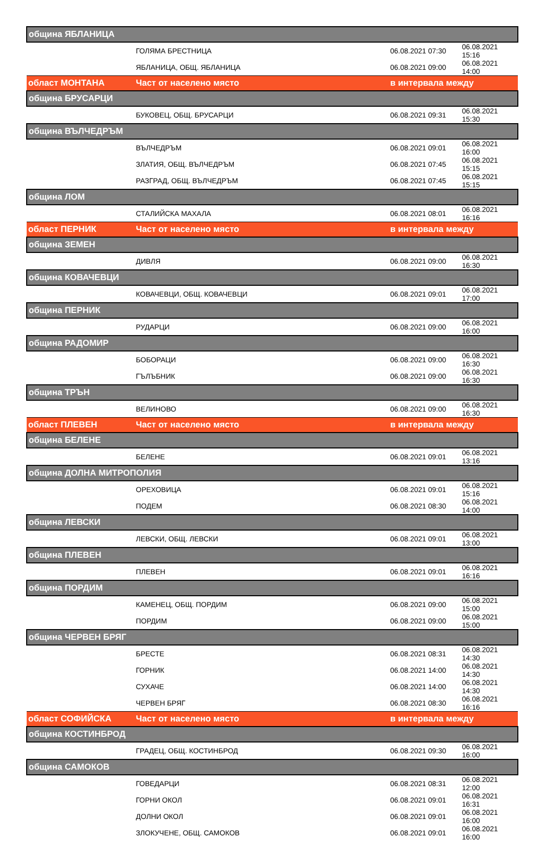| община ЯБЛАНИЦА | | | |
| | ГОЛЯМА БРЕСТНИЦА | 06.08.2021 07:30 | 06.08.2021 15:16 |
| | ЯБЛАНИЦА, ОБЩ. ЯБЛАНИЦА | 06.08.2021 09:00 | 06.08.2021 14:00 |
| област МОНТАНА | Част от населено място | в интервала между | |
| община БРУСАРЦИ | | | |
| | БУКОВЕЦ, ОБЩ. БРУСАРЦИ | 06.08.2021 09:31 | 06.08.2021 15:30 |
| община ВЪЛЧЕДРЪМ | | | |
| | ВЪЛЧЕДРЪМ | 06.08.2021 09:01 | 06.08.2021 16:00 |
| | ЗЛАТИЯ, ОБЩ. ВЪЛЧЕДРЪМ | 06.08.2021 07:45 | 06.08.2021 15:15 |
| | РАЗГРАД, ОБЩ. ВЪЛЧЕДРЪМ | 06.08.2021 07:45 | 06.08.2021 15:15 |
| община ЛОМ | | | |
| | СТАЛИЙСКА МАХАЛА | 06.08.2021 08:01 | 06.08.2021 16:16 |
| област ПЕРНИК | Част от населено място | в интервала между | |
| община ЗЕМЕН | | | |
| | ДИВЛЯ | 06.08.2021 09:00 | 06.08.2021 16:30 |
| община КОВАЧЕВЦИ | | | |
| | КОВАЧЕВЦИ, ОБЩ. КОВАЧЕВЦИ | 06.08.2021 09:01 | 06.08.2021 17:00 |
| община ПЕРНИК | | | |
| | РУДАРЦИ | 06.08.2021 09:00 | 06.08.2021 16:00 |
| община РАДОМИР | | | |
| | БОБОРАЦИ | 06.08.2021 09:00 | 06.08.2021 16:30 |
| | ГЪЛЪБНИК | 06.08.2021 09:00 | 06.08.2021 16:30 |
| община ТРЪН | | | |
| | ВЕЛИНОВО | 06.08.2021 09:00 | 06.08.2021 16:30 |
| област ПЛЕВЕН | Част от населено място | в интервала между | |
| община БЕЛЕНЕ | | | |
| | БЕЛЕНЕ | 06.08.2021 09:01 | 06.08.2021 13:16 |
| община ДОЛНА МИТРОПОЛИЯ | | | |
| | ОРЕХОВИЦА | 06.08.2021 09:01 | 06.08.2021 15:16 |
| | ПОДЕМ | 06.08.2021 08:30 | 06.08.2021 14:00 |
| община ЛЕВСКИ | | | |
| | ЛЕВСКИ, ОБЩ. ЛЕВСКИ | 06.08.2021 09:01 | 06.08.2021 13:00 |
| община ПЛЕВЕН | | | |
| | ПЛЕВЕН | 06.08.2021 09:01 | 06.08.2021 16:16 |
| община ПОРДИМ | | | |
| | КАМЕНЕЦ, ОБЩ. ПОРДИМ | 06.08.2021 09:00 | 06.08.2021 15:00 |
| | ПОРДИМ | 06.08.2021 09:00 | 06.08.2021 15:00 |
| община ЧЕРВЕН БРЯГ | | | |
| | БРЕСТЕ | 06.08.2021 08:31 | 06.08.2021 14:30 |
| | ГОРНИК | 06.08.2021 14:00 | 06.08.2021 14:30 |
| | СУХАЧЕ | 06.08.2021 14:00 | 06.08.2021 14:30 |
| | ЧЕРВЕН БРЯГ | 06.08.2021 08:30 | 06.08.2021 16:16 |
| област СОФИЙСКА | Част от населено място | в интервала между | |
| община КОСТИНБРОД | | | |
| | ГРАДЕЦ, ОБЩ. КОСТИНБРОД | 06.08.2021 09:30 | 06.08.2021 16:00 |
| община САМОКОВ | | | |
| | ГОВЕДАРЦИ | 06.08.2021 08:31 | 06.08.2021 12:00 |
| | ГОРНИ ОКОЛ | 06.08.2021 09:01 | 06.08.2021 16:31 |
| | ДОЛНИ ОКОЛ | 06.08.2021 09:01 | 06.08.2021 16:00 |
| | ЗЛОКУЧЕНЕ, ОБЩ. САМОКОВ | 06.08.2021 09:01 | 06.08.2021 16:00 |